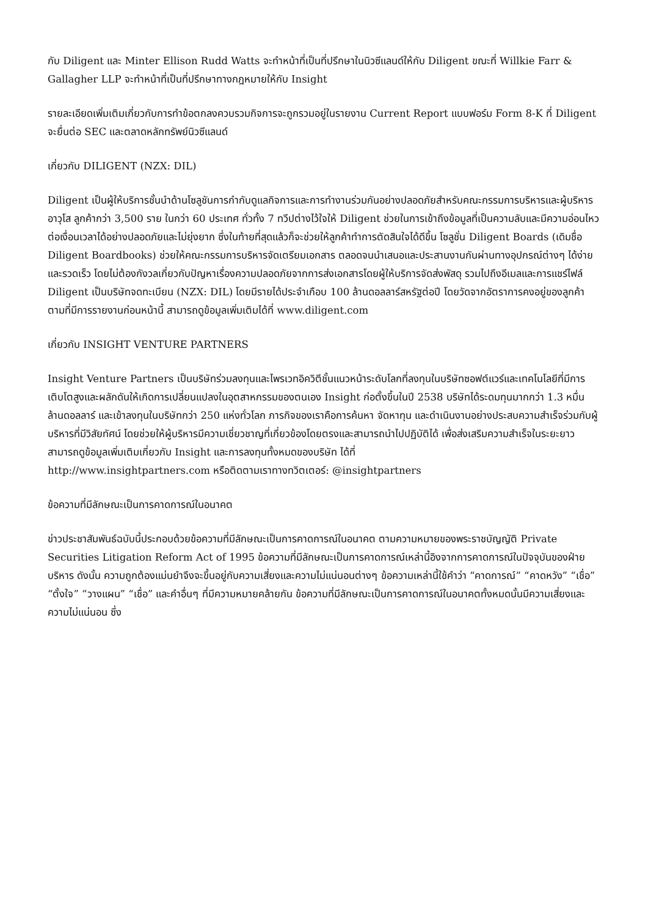กับ Diligent และ Minter Ellison Rudd Watts จะทำหน้าที่เป็นที่ปรึกษาในนิวซีแลนด์ให้กับ Diligent ขณะที่ Willkie Farr & Gallagher LLP จะทำหน้าที่เป็นที่ปรึกษาทางกฎหมายให้กับ Insight
รายละเอียดเพิ่มเติมเกี่ยวกับการทำข้อตกลงควบรวมกิจการจะถูกรวมอยู่ในรายงาน Current Report แบบฟอร์ม Form 8-K ที่ Diligent จะยื่นต่อ SEC และตลาดหลักทรัพย์นิวซีแลนด์
เกี่ยวกับ DILIGENT (NZX: DIL)
Diligent เป็นผู้ให้บริการชั้นนำด้านโซลูชันการกำกับดูแลกิจการและการทำงานร่วมกันอย่างปลอดภัยสำหรับคณะกรรมการบริหารและผู้บริหารอาวุโส ลูกค้ากว่า 3,500 ราย ในกว่า 60 ประเทศ ทั่วทั้ง 7 ทวีปต่างไว้ใจให้ Diligent ช่วยในการเข้าถึงข้อมูลที่เป็นความลับและมีความอ่อนไหวต่อเงื่อนเวลาได้อย่างปลอดภัยและไม่ยุ่งยาก ซึ่งในท้ายที่สุดแล้วก็จะช่วยให้ลูกค้าทำการตัดสินใจได้ดีขึ้น โซลูชั่น Diligent Boards (เดิมชื่อ Diligent Boardbooks) ช่วยให้คณะกรรมการบริหารจัดเตรียมเอกสาร ตลอดจนนำเสนอและประสานงานกันผ่านทางอุปกรณ์ต่างๆ ได้ง่ายและรวดเร็ว โดยไม่ต้องกังวลเกี่ยวกับปัญหาเรื่องความปลอดภัยจากการส่งเอกสารโดยผู้ให้บริการจัดส่งพัสดุ รวมไปถึงอีเมลและการแชร์ไฟล์ Diligent เป็นบริษัทจดทะเบียน (NZX: DIL) โดยมีรายได้ประจำเกือบ 100 ล้านดอลลาร์สหรัฐต่อปี โดยวัดจากอัตราการคงอยู่ของลูกค้าตามที่มีการรายงานก่อนหน้านี้ สามารถดูข้อมูลเพิ่มเติมได้ที่ www.diligent.com
เกี่ยวกับ INSIGHT VENTURE PARTNERS
Insight Venture Partners เป็นบริษัทร่วมลงทุนและไพรเวทอิควิตีชั้นแนวหน้าระดับโลกที่ลงทุนในบริษัทซอฟต์แวร์และเทคโนโลยีที่มีการเติบโตสูงและผลักดันให้เกิดการเปลี่ยนแปลงในอุตสาหกรรมของตนเอง Insight ก่อตั้งขึ้นในปี 2538 บริษัทได้ระดมทุนมากกว่า 1.3 หมื่นล้านดอลลาร์ และเข้าลงทุนในบริษัทกว่า 250 แห่งทั่วโลก ภารกิจของเราคือการค้นหา จัดหาทุน และดำเนินงานอย่างประสบความสำเร็จร่วมกับผู้บริหารที่มีวิสัยทัศน์ โดยช่วยให้ผู้บริหารมีความเชี่ยวชาญที่เกี่ยวข้องโดยตรงและสามารถนำไปปฏิบัติได้ เพื่อส่งเสริมความสำเร็จในระยะยาว สามารถดูข้อมูลเพิ่มเติมเกี่ยวกับ Insight และการลงทุนทั้งหมดของบริษัท ได้ที่
http://www.insightpartners.com หรือติดตามเราทางทวิตเตอร์: @insightpartners
ข้อความที่มีลักษณะเป็นการคาดการณ์ในอนาคต
ข่าวประชาสัมพันธ์ฉบับนี้ประกอบด้วยข้อความที่มีลักษณะเป็นการคาดการณ์ในอนาคต ตามความหมายของพระราชบัญญัติ Private Securities Litigation Reform Act of 1995 ข้อความที่มีลักษณะเป็นการคาดการณ์เหล่านี้อิงจากการคาดการณ์ในปัจจุบันของฝ่ายบริหาร ดังนั้น ความถูกต้องแม่นยำจึงจะขึ้นอยู่กับความเสี่ยงและความไม่แน่นอนต่างๆ ข้อความเหล่านี้ใช้คำว่า “คาดการณ์” “คาดหวัง” “เชื่อ” “ตั้งใจ” “วางแผน” “เชื่อ” และคำอื่นๆ ที่มีความหมายคล้ายกัน ข้อความที่มีลักษณะเป็นการคาดการณ์ในอนาคตทั้งหมดนั้นมีความเสี่ยงและความไม่แน่นอน ซึ่ง